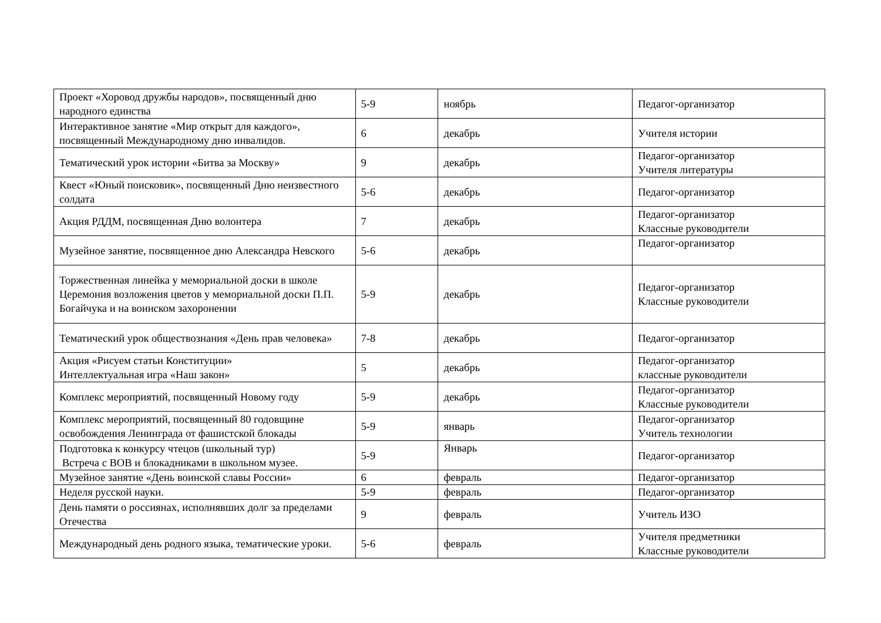| Проект «Хоровод дружбы народов», посвященный дню народного единства | 5-9 | ноябрь | Педагог-организатор |
| Интерактивное занятие «Мир открыт для каждого», посвященный Международному дню инвалидов. | 6 | декабрь | Учителя истории |
| Тематический урок истории «Битва за Москву» | 9 | декабрь | Педагог-организатор Учителя литературы |
| Квест «Юный поисковик», посвященный Дню неизвестного солдата | 5-6 | декабрь | Педагог-организатор |
| Акция РДДМ, посвященная Дню волонтера | 7 | декабрь | Педагог-организатор Классные руководители |
| Музейное занятие, посвященное дню Александра Невского | 5-6 | декабрь | Педагог-организатор |
| Торжественная линейка у мемориальной доски в школе Церемония возложения цветов у мемориальной доски П.П. Богайчука и на воинском захоронении | 5-9 | декабрь | Педагог-организатор Классные руководители |
| Тематический урок обществознания «День прав человека» | 7-8 | декабрь | Педагог-организатор |
| Акция «Рисуем статьи Конституции» Интеллектуальная игра «Наш закон» | 5 | декабрь | Педагог-организатор классные руководители |
| Комплекс мероприятий, посвященный Новому году | 5-9 | декабрь | Педагог-организатор Классные руководители |
| Комплекс мероприятий, посвященный 80 годовщине освобождения Ленинграда от фашистской блокады | 5-9 | январь | Педагог-организатор Учитель технологии |
| Подготовка к конкурсу чтецов (школьный тур) Встреча с ВОВ и блокадниками в школьном музее. | 5-9 | Январь | Педагог-организатор |
| Музейное занятие «День воинской славы России» | 6 | февраль | Педагог-организатор |
| Неделя русской науки. | 5-9 | февраль | Педагог-организатор |
| День памяти о россиянах, исполнявших долг за пределами Отечества | 9 | февраль | Учитель ИЗО |
| Международный день родного языка, тематические уроки. | 5-6 | февраль | Учителя предметники Классные руководители |